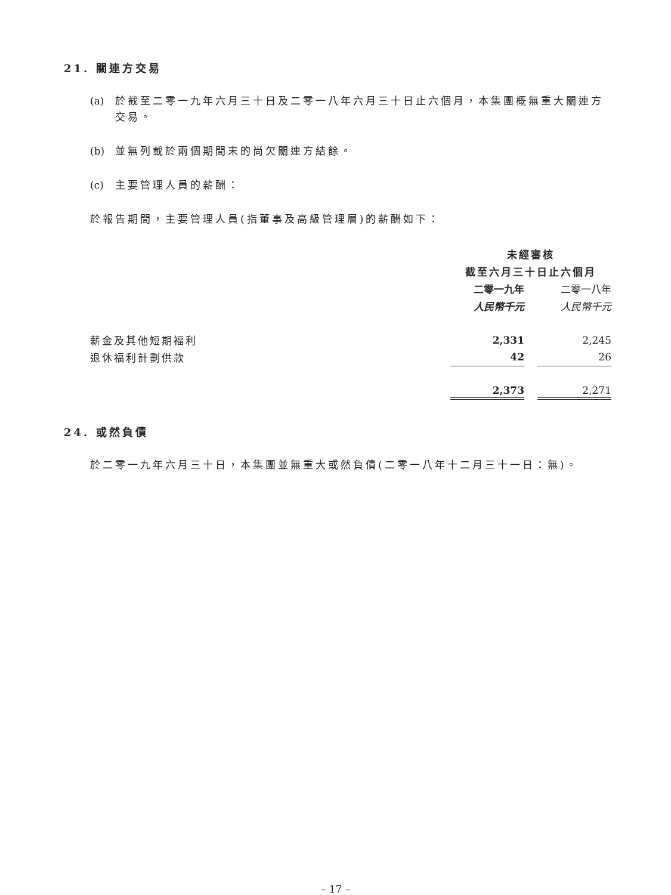21. 關連方交易
(a) 於截至二零一九年六月三十日及二零一八年六月三十日止六個月，本集團概無重大關連方交易。
(b) 並無列載於兩個期間末的尚欠關連方結餘。
(c) 主要管理人員的薪酬：
於報告期間，主要管理人員(指董事及高級管理層)的薪酬如下：
| | 未經審核 | | |
| | 截至六月三十日止六個月 | | |
| | 二零一九年 | | 二零一八年 |
| | 人民幣千元 | | 人民幣千元 |
| 薪金及其他短期福利 | 2,331 | | 2,245 |
| 退休福利計劃供款 | 42 | | 26 |
| | 2,373 | | 2,271 |
24. 或然負債
於二零一九年六月三十日，本集團並無重大或然負債(二零一八年十二月三十一日：無)。
– 17 –